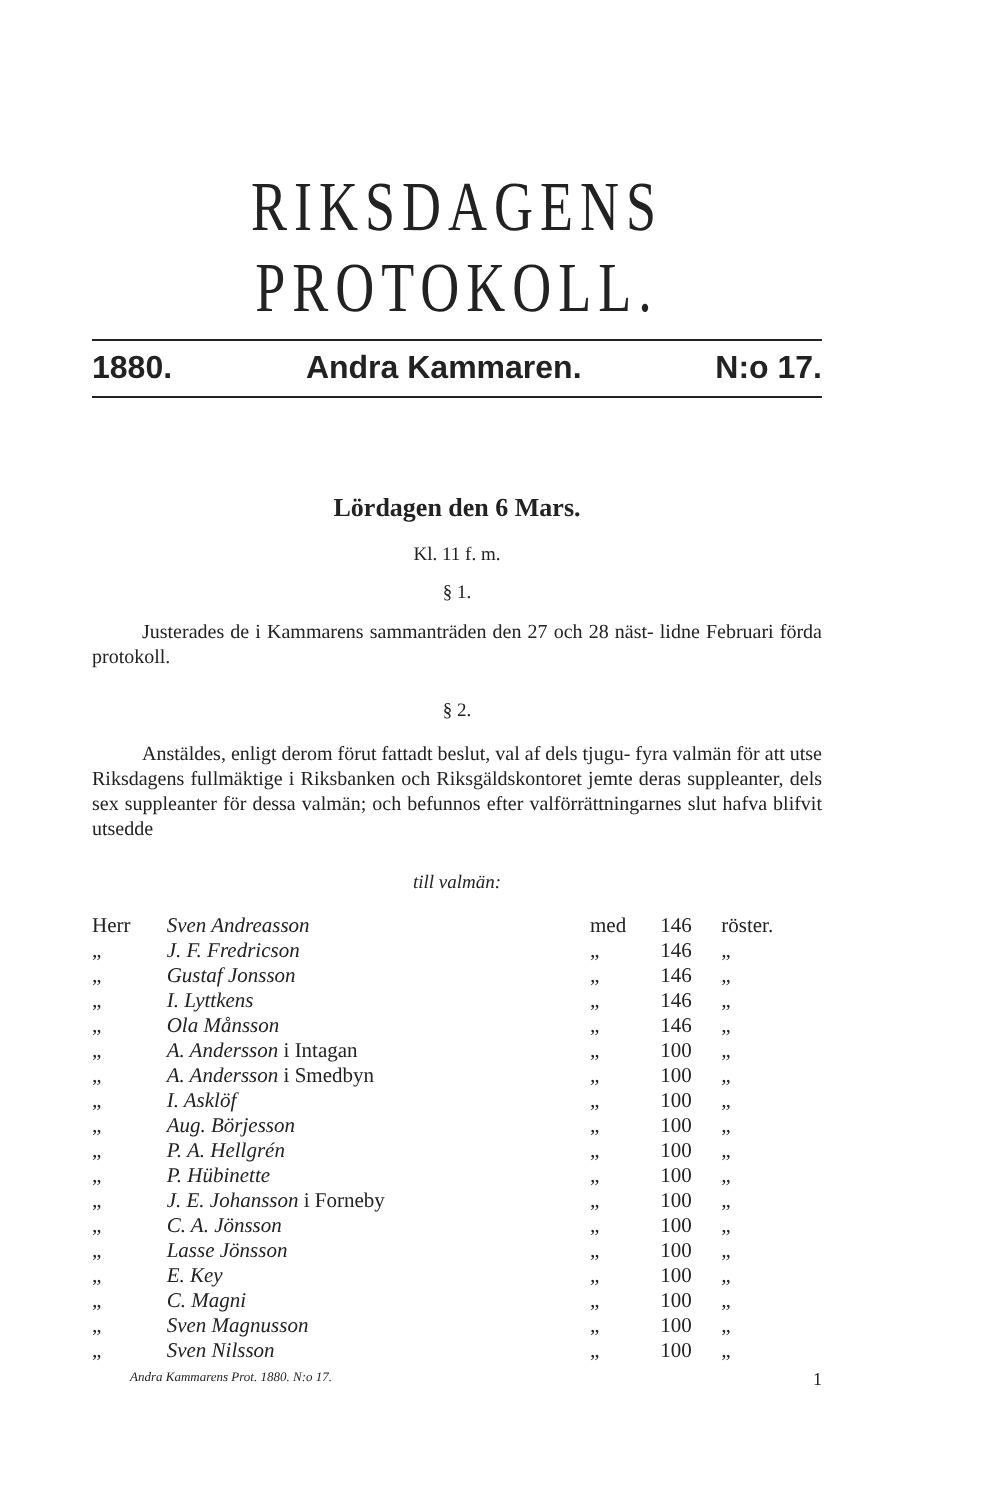RIKSDAGENS PROTOKOLL.
1880. Andra Kammaren. N:o 17.
Lördagen den 6 Mars.
Kl. 11 f. m.
§ 1.
Justerades de i Kammarens sammanträden den 27 och 28 näst- lidne Februari förda protokoll.
§ 2.
Anstäldes, enligt derom förut fattadt beslut, val af dels tjugu- fyra valmän för att utse Riksdagens fullmäktige i Riksbanken och Riksgäldskontoret jemte deras suppleanter, dels sex suppleanter för dessa valmän; och befunnos efter valförrättningarnes slut hafva blifvit utsedde
till valmän:
| Herr | Sven Andreasson | med | 146 | röster. |
| „ | J. F. Fredricson | „ | 146 | „ |
| „ | Gustaf Jonsson | „ | 146 | „ |
| „ | I. Lyttkens | „ | 146 | „ |
| „ | Ola Månsson | „ | 146 | „ |
| „ | A. Andersson i Intagan | „ | 100 | „ |
| „ | A. Andersson i Smedbyn | „ | 100 | „ |
| „ | I. Asklöf | „ | 100 | „ |
| „ | Aug. Börjesson | „ | 100 | „ |
| „ | P. A. Hellgrén | „ | 100 | „ |
| „ | P. Hübinette | „ | 100 | „ |
| „ | J. E. Johansson i Forneby | „ | 100 | „ |
| „ | C. A. Jönsson | „ | 100 | „ |
| „ | Lasse Jönsson | „ | 100 | „ |
| „ | E. Key | „ | 100 | „ |
| „ | C. Magni | „ | 100 | „ |
| „ | Sven Magnusson | „ | 100 | „ |
| „ | Sven Nilsson | „ | 100 | „ |
Andra Kammarens Prot. 1880. N:o 17. 1